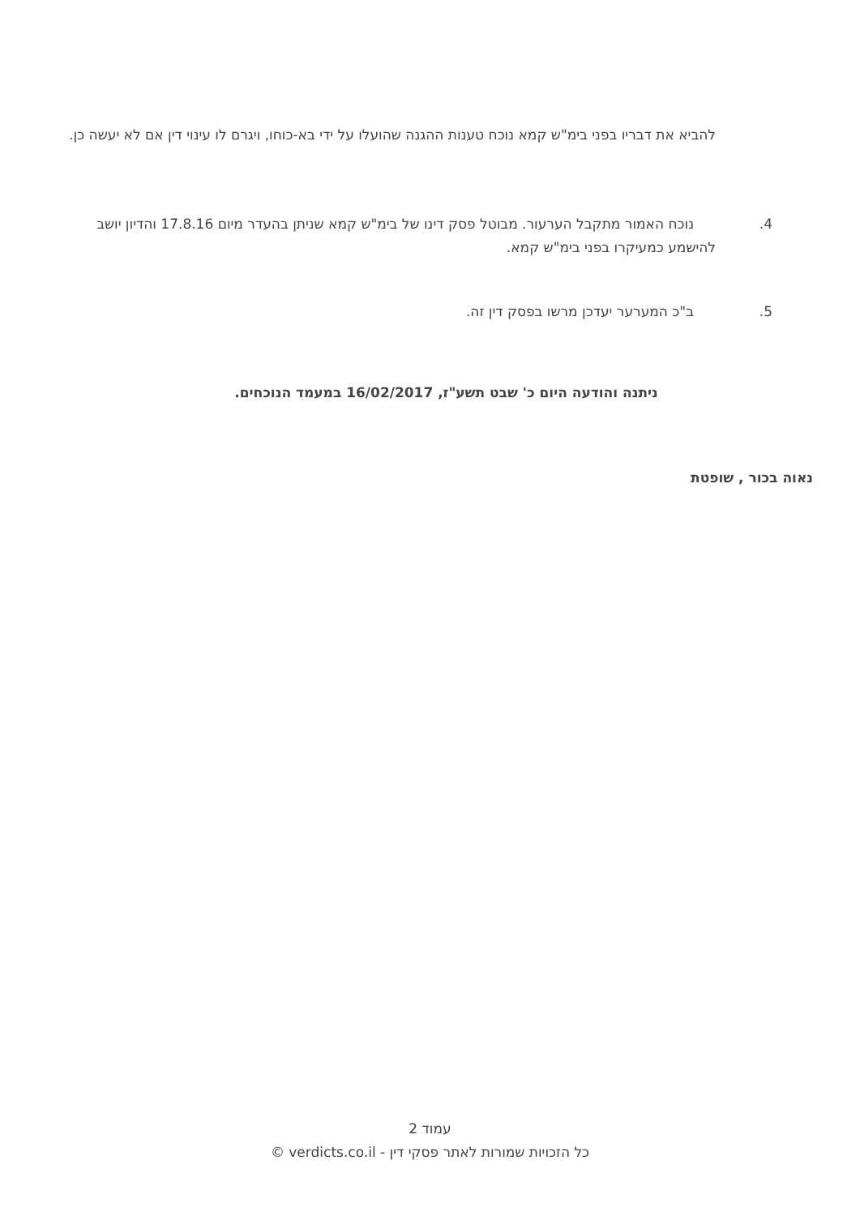להביא את דבריו בפני בימ"ש קמא נוכח טענות ההגנה שהועלו על ידי בא-כוחו, ויגרם לו עינוי דין אם לא יעשה כן.
4. נוכח האמור מתקבל הערעור. מבוטל פסק דינו של בימ"ש קמא שניתן בהעדר מיום 17.8.16 והדיון יושב להישמע כמעיקרו בפני בימ"ש קמא.
5. ב"כ המערער יעדכן מרשו בפסק דין זה.
ניתנה והודעה היום כ' שבט תשע"ז, 16/02/2017 במעמד הנוכחים.
נאוה בכור , שופטת
עמוד 2
כל הזכויות שמורות לאתר פסקי דין - verdicts.co.il ©